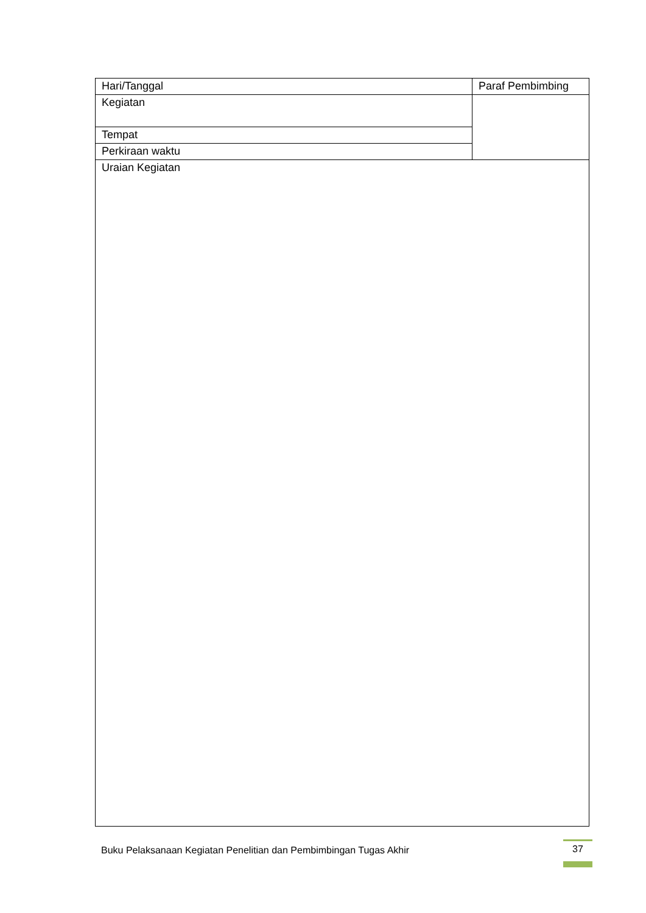| Hari/Tanggal | Paraf Pembimbing |
| Kegiatan | |
| Tempat | |
| Perkiraan waktu | |
| Uraian Kegiatan | |
Buku Pelaksanaan Kegiatan Penelitian dan Pembimbingan Tugas Akhir
37